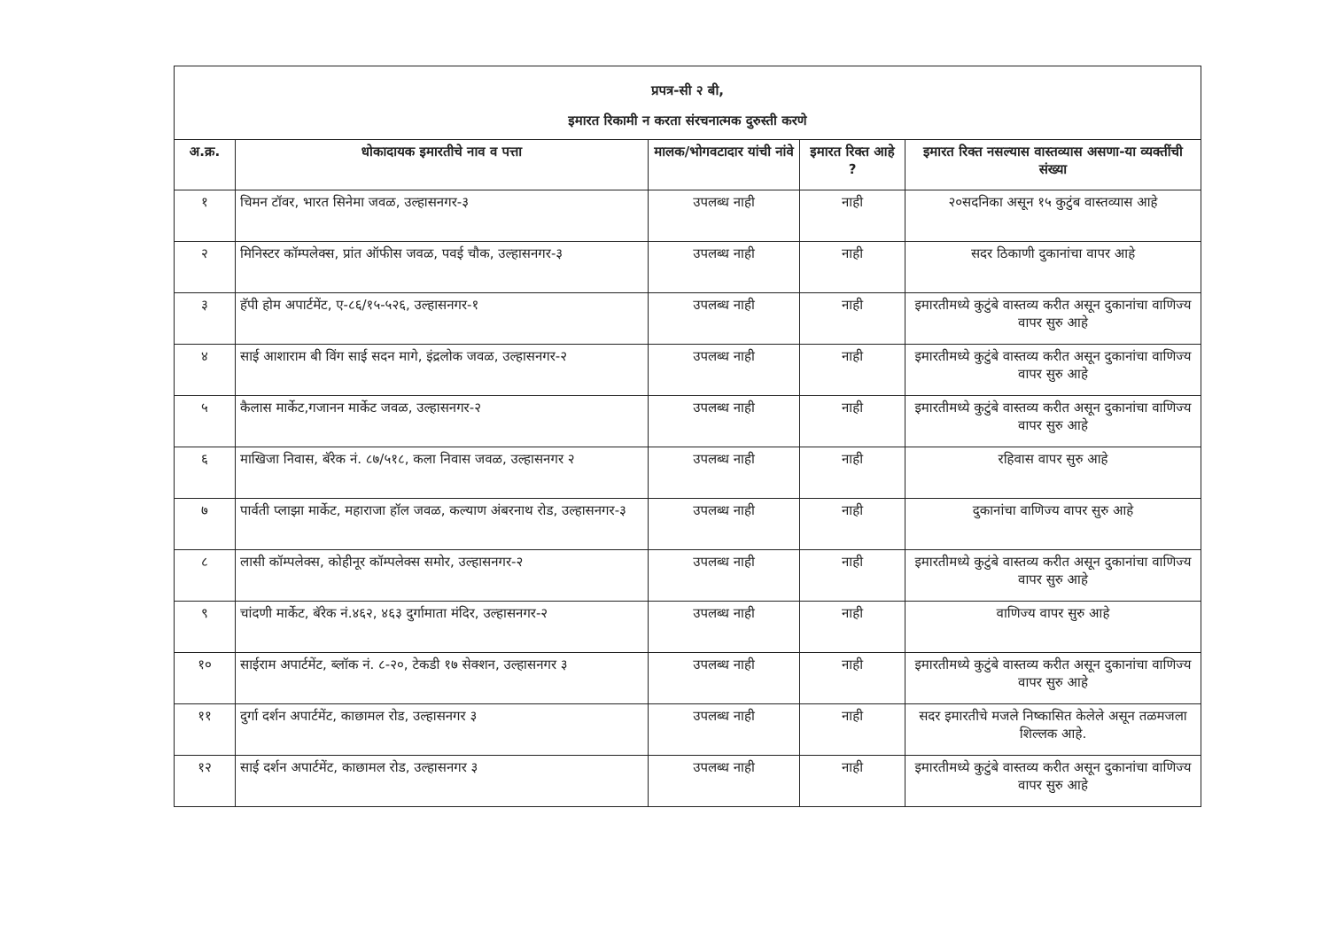प्रपत्र-सी २ बी,
इमारत रिकामी न करता संरचनात्मक दुरुस्ती करणे
| अ.क्र. | धोकादायक इमारतीचे नाव व पत्ता | मालक/भोगवटादार यांची नांवे | इमारत रिक्त आहे ? | इमारत रिक्त नसल्यास वास्तव्यास असणा-या व्यक्तींची संख्या |
| --- | --- | --- | --- | --- |
| १ | चिमन टॉवर, भारत सिनेमा जवळ, उल्हासनगर-३ | उपलब्ध नाही | नाही | २०सदनिका असून १५ कुटुंब वास्तव्यास आहे |
| २ | मिनिस्टर कॉम्पलेक्स, प्रांत ऑफीस जवळ, पवई चौक, उल्हासनगर-३ | उपलब्ध नाही | नाही | सदर ठिकाणी दुकानांचा वापर आहे |
| ३ | हॅपी होम अपार्टमेंट, ए-८६/१५-५२६, उल्हासनगर-१ | उपलब्ध नाही | नाही | इमारतीमध्ये कुटुंबे वास्तव्य करीत असून दुकानांचा वाणिज्य वापर सुरु आहे |
| ४ | साई आशाराम बी विंग साई सदन मागे, इंद्रलोक जवळ, उल्हासनगर-२ | उपलब्ध नाही | नाही | इमारतीमध्ये कुटुंबे वास्तव्य करीत असून दुकानांचा वाणिज्य वापर सुरु आहे |
| ५ | कैलास मार्केट,गजानन मार्केट जवळ, उल्हासनगर-२ | उपलब्ध नाही | नाही | इमारतीमध्ये कुटुंबे वास्तव्य करीत असून दुकानांचा वाणिज्य वापर सुरु आहे |
| ६ | माखिजा निवास, बॅरेक नं. ८७/५१८, कला निवास जवळ, उल्हासनगर २ | उपलब्ध नाही | नाही | रहिवास वापर सुरु आहे |
| ७ | पार्वती प्लाझा मार्केट, महाराजा हॉल जवळ, कल्याण अंबरनाथ रोड, उल्हासनगर-३ | उपलब्ध नाही | नाही | दुकानांचा वाणिज्य वापर सुरु आहे |
| ८ | लासी कॉम्पलेक्स, कोहीनूर कॉम्पलेक्स समोर, उल्हासनगर-२ | उपलब्ध नाही | नाही | इमारतीमध्ये कुटुंबे वास्तव्य करीत असून दुकानांचा वाणिज्य वापर सुरु आहे |
| ९ | चांदणी मार्केट, बॅरेक नं.४६२, ४६३ दुर्गामाता मंदिर, उल्हासनगर-२ | उपलब्ध नाही | नाही | वाणिज्य वापर सुरु आहे |
| १० | साईराम अपार्टमेंट, ब्लॉक नं. ८-२०, टेकडी १७ सेक्शन, उल्हासनगर ३ | उपलब्ध नाही | नाही | इमारतीमध्ये कुटुंबे वास्तव्य करीत असून दुकानांचा वाणिज्य वापर सुरु आहे |
| ११ | दुर्गा दर्शन अपार्टमेंट, काछामल रोड, उल्हासनगर ३ | उपलब्ध नाही | नाही | सदर इमारतीचे मजले निष्कासित केलेले असून तळमजला शिल्लक आहे. |
| १२ | साई दर्शन अपार्टमेंट, काछामल रोड, उल्हासनगर ३ | उपलब्ध नाही | नाही | इमारतीमध्ये कुटुंबे वास्तव्य करीत असून दुकानांचा वाणिज्य वापर सुरु आहे |